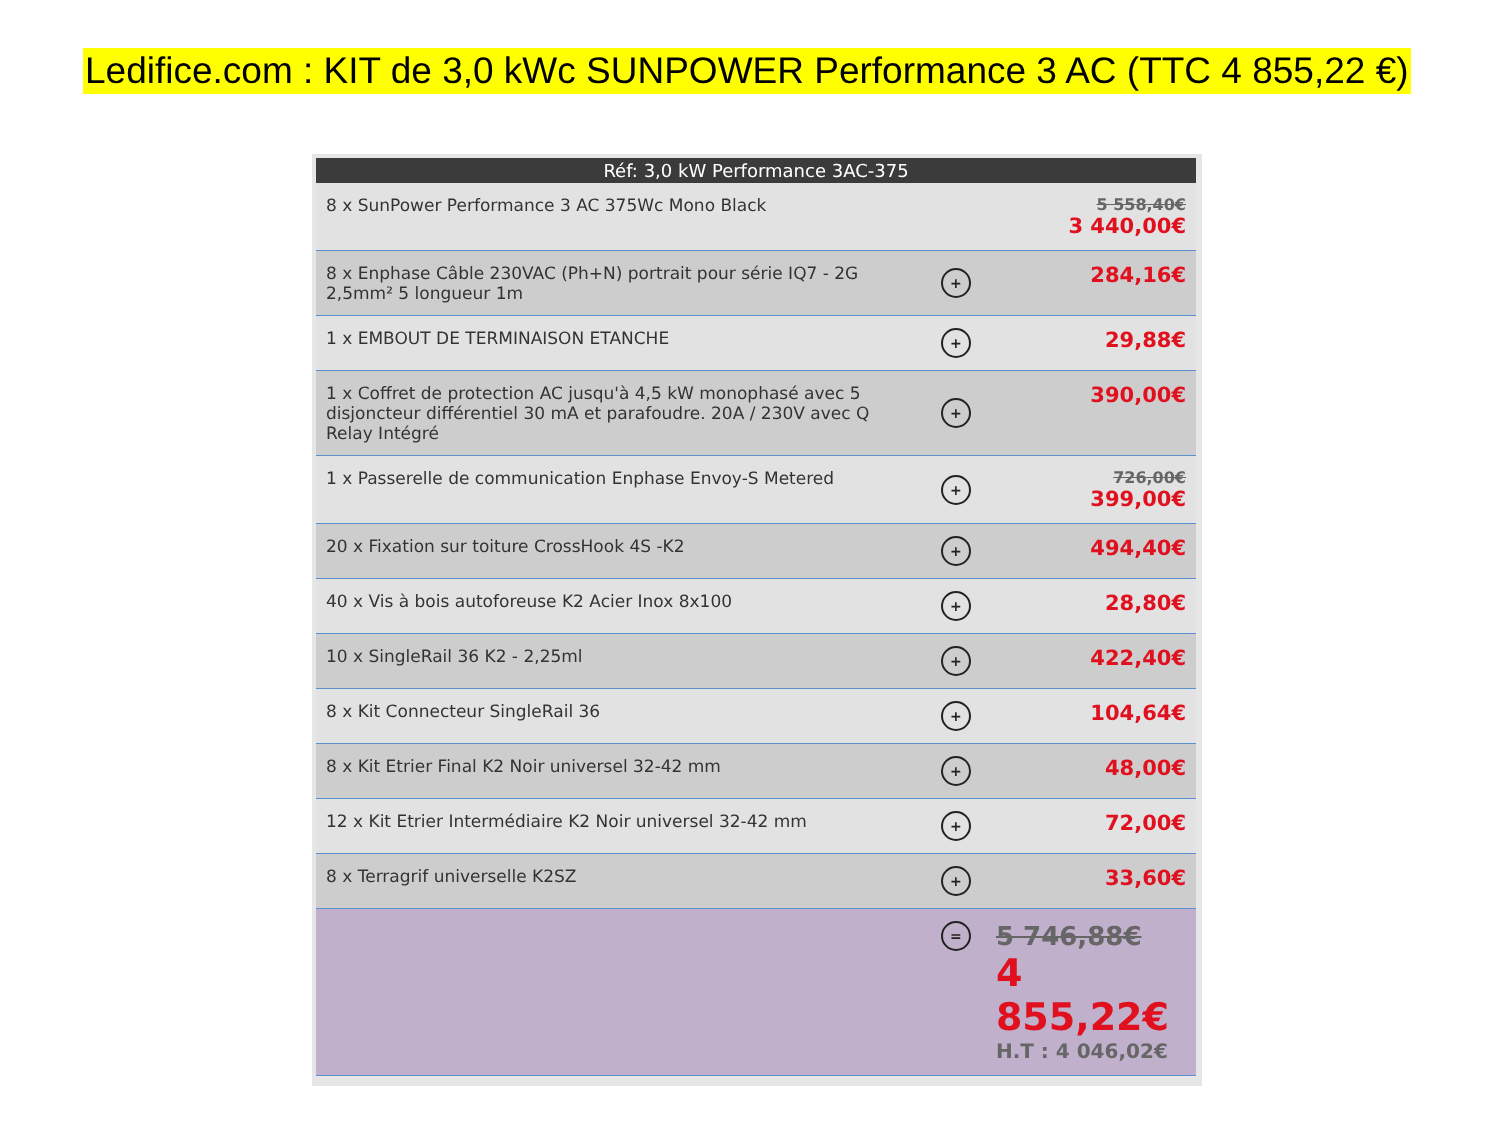Ledifice.com : KIT de 3,0 kWc SUNPOWER Performance 3 AC (TTC 4 855,22 €)
| Réf: 3,0 kW Performance 3AC-375 | | |
| --- | --- | --- |
| 8 x SunPower Performance 3 AC 375Wc Mono Black | | 5 558,40€ 3 440,00€ |
| 8 x Enphase Câble 230VAC (Ph+N) portrait pour série IQ7 - 2G 2,5mm² 5 longueur 1m | + | 284,16€ |
| 1 x EMBOUT DE TERMINAISON ETANCHE | + | 29,88€ |
| 1 x Coffret de protection AC jusqu'à 4,5 kW monophasé avec 5 disjoncteur différentiel 30 mA et parafoudre. 20A / 230V avec Q Relay Intégré | + | 390,00€ |
| 1 x Passerelle de communication Enphase Envoy-S Metered | + | 726,00€ 399,00€ |
| 20 x Fixation sur toiture CrossHook 4S -K2 | + | 494,40€ |
| 40 x Vis à bois autoforeuse K2 Acier Inox 8x100 | + | 28,80€ |
| 10 x SingleRail 36 K2 - 2,25ml | + | 422,40€ |
| 8 x Kit Connecteur SingleRail 36 | + | 104,64€ |
| 8 x Kit Etrier Final K2 Noir universel 32-42 mm | + | 48,00€ |
| 12 x Kit Etrier Intermédiaire K2 Noir universel 32-42 mm | + | 72,00€ |
| 8 x Terragrif universelle K2SZ | + | 33,60€ |
| | = | 5 746,88€ 4 855,22€ H.T : 4 046,02€ |